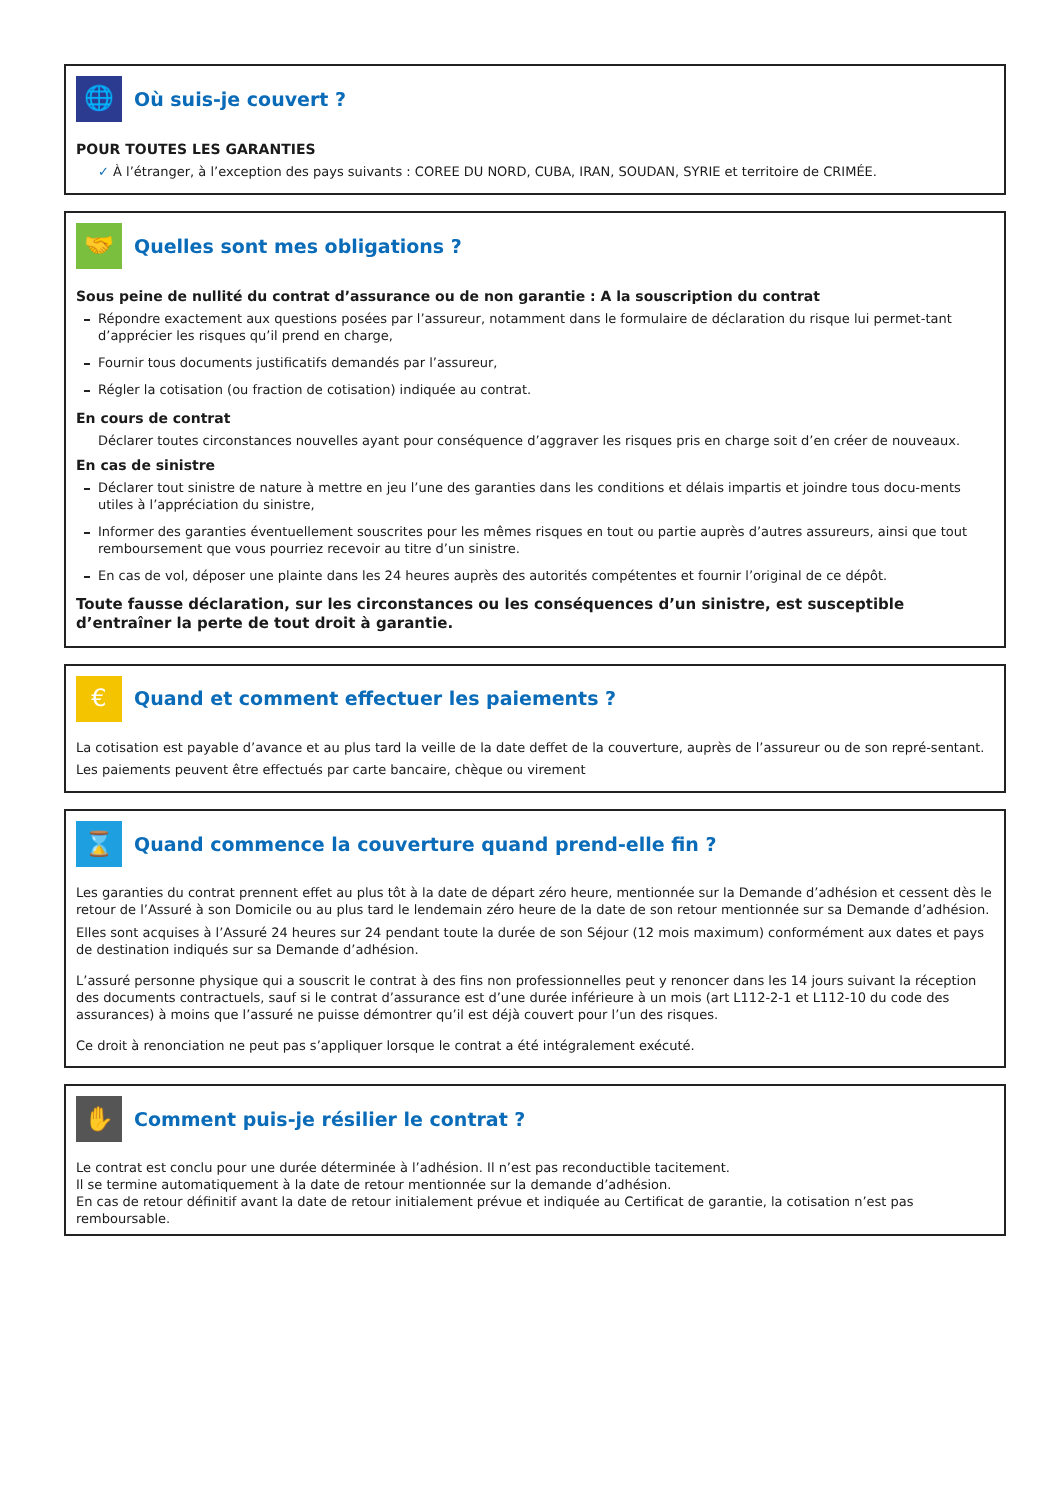🌐
Où suis-je couvert ?
POUR TOUTES LES GARANTIES
✓ À l’étranger, à l’exception des pays suivants : COREE DU NORD, CUBA, IRAN, SOUDAN, SYRIE et territoire de CRIMÉE.
🤝
Quelles sont mes obligations ?
Sous peine de nullité du contrat d’assurance ou de non garantie : A la souscription du contrat
Répondre exactement aux questions posées par l’assureur, notamment dans le formulaire de déclaration du risque lui permet-tant d’apprécier les risques qu’il prend en charge,
Fournir tous documents justificatifs demandés par l’assureur,
Régler la cotisation (ou fraction de cotisation) indiquée au contrat.
En cours de contrat
Déclarer toutes circonstances nouvelles ayant pour conséquence d’aggraver les risques pris en charge soit d’en créer de nouveaux.
En cas de sinistre
Déclarer tout sinistre de nature à mettre en jeu l’une des garanties dans les conditions et délais impartis et joindre tous docu-ments utiles à l’appréciation du sinistre,
Informer des garanties éventuellement souscrites pour les mêmes risques en tout ou partie auprès d’autres assureurs, ainsi que tout remboursement que vous pourriez recevoir au titre d’un sinistre.
En cas de vol, déposer une plainte dans les 24 heures auprès des autorités compétentes et fournir l’original de ce dépôt.
Toute fausse déclaration, sur les circonstances ou les conséquences d’un sinistre, est susceptible d’entraîner la perte de tout droit à garantie.
€
Quand et comment effectuer les paiements ?
La cotisation est payable d’avance et au plus tard la veille de la date deffet de la couverture, auprès de l’assureur ou de son repré-sentant.
Les paiements peuvent être effectués par carte bancaire, chèque ou virement
⌛
Quand commence la couverture quand prend-elle fin ?
Les garanties du contrat prennent effet au plus tôt à la date de départ zéro heure, mentionnée sur la Demande d’adhésion et cessent dès le retour de l’Assuré à son Domicile ou au plus tard le lendemain zéro heure de la date de son retour mentionnée sur sa Demande d’adhésion.
Elles sont acquises à l’Assuré 24 heures sur 24 pendant toute la durée de son Séjour (12 mois maximum) conformément aux dates et pays de destination indiqués sur sa Demande d’adhésion.
L’assuré personne physique qui a souscrit le contrat à des fins non professionnelles peut y renoncer dans les 14 jours suivant la réception des documents contractuels, sauf si le contrat d’assurance est d’une durée inférieure à un mois (art L112-2-1 et L112-10 du code des assurances) à moins que l’assuré ne puisse démontrer qu’il est déjà couvert pour l’un des risques.
Ce droit à renonciation ne peut pas s’appliquer lorsque le contrat a été intégralement exécuté.
✋
Comment puis-je résilier le contrat ?
Le contrat est conclu pour une durée déterminée à l’adhésion. Il n’est pas reconductible tacitement.
Il se termine automatiquement à la date de retour mentionnée sur la demande d’adhésion.
En cas de retour définitif avant la date de retour initialement prévue et indiquée au Certificat de garantie, la cotisation n’est pas remboursable.